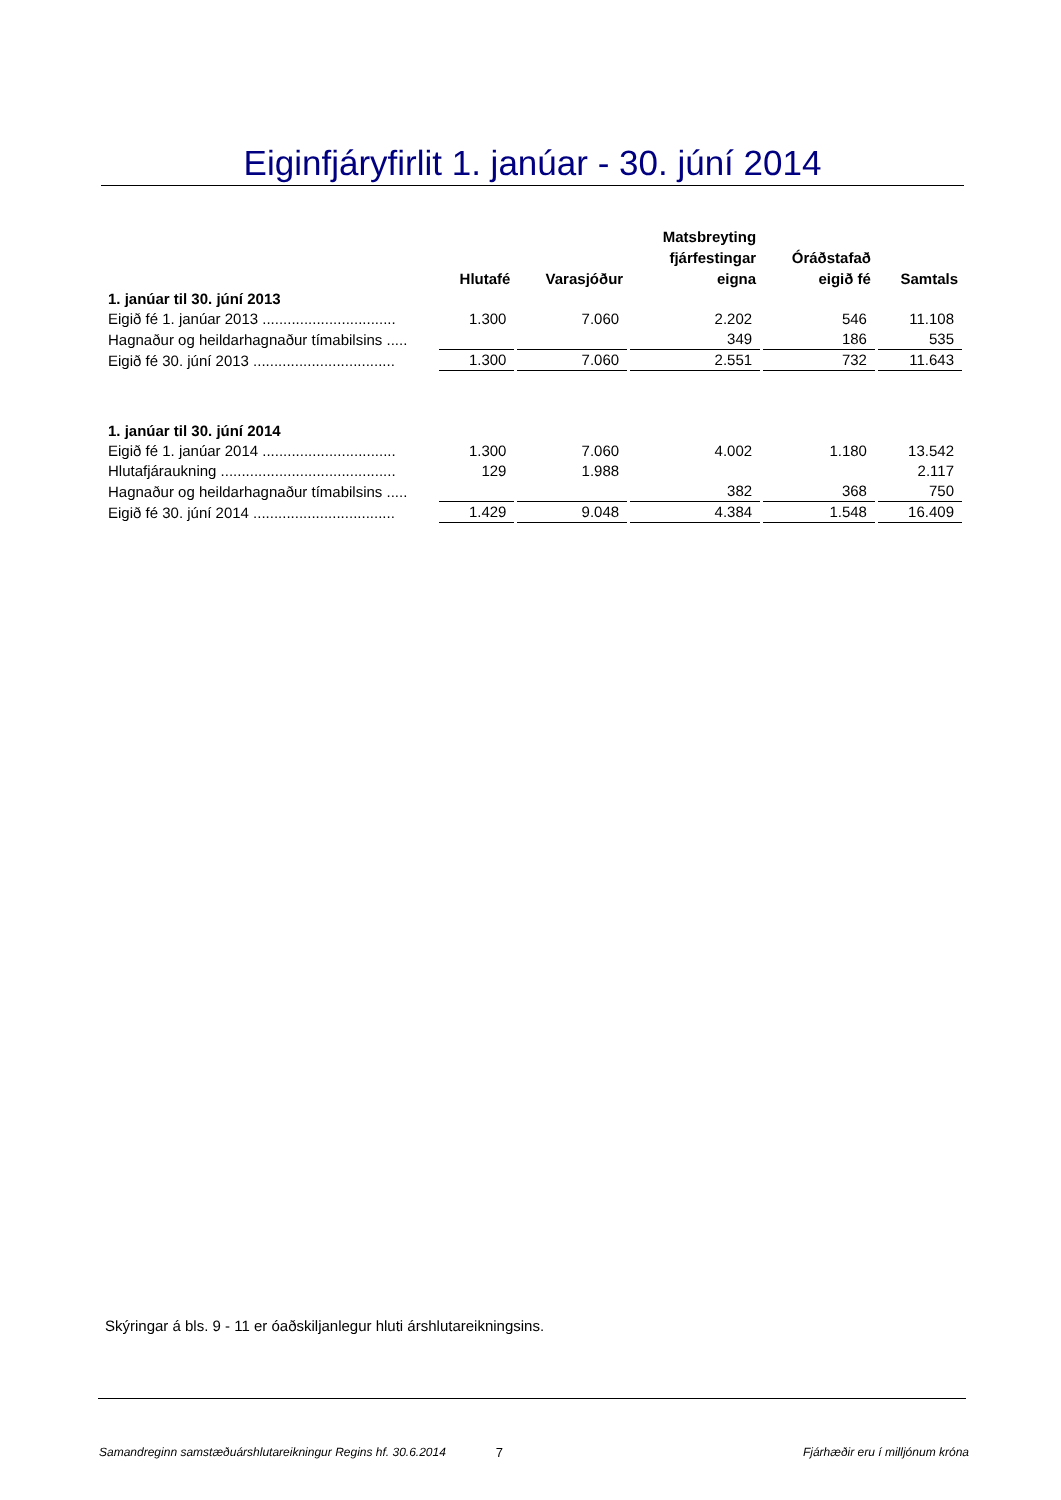Eiginfjáryfirlit 1. janúar - 30. júní 2014
| | Hlutafé | Varasjóður | Matsbreyting fjárfestingar eigna | Óráðstafað eigið fé | Samtals |
| --- | --- | --- | --- | --- | --- |
| 1. janúar til 30. júní 2013 | | | | | |
| Eigið fé 1. janúar 2013 ................................ | 1.300 | 7.060 | 2.202 | 546 | 11.108 |
| Hagnaður og heildarhagnaður tímabilsins ..... | | | 349 | 186 | 535 |
| Eigið fé 30. júní 2013 .................................. | 1.300 | 7.060 | 2.551 | 732 | 11.643 |
| 1. janúar til 30. júní 2014 | | | | | |
| Eigið fé 1. janúar 2014 ................................ | 1.300 | 7.060 | 4.002 | 1.180 | 13.542 |
| Hlutafjáraukning .......................................... | 129 | 1.988 | | | 2.117 |
| Hagnaður og heildarhagnaður tímabilsins ..... | | | 382 | 368 | 750 |
| Eigið fé 30. júní 2014 .................................. | 1.429 | 9.048 | 4.384 | 1.548 | 16.409 |
Skýringar á bls. 9 - 11 er óaðskiljanlegur hluti árshlutareikningsins.
Samandreginn samstæðuárshlutareikningur Regins hf. 30.6.2014 7 Fjárhæðir eru í milljónum króna